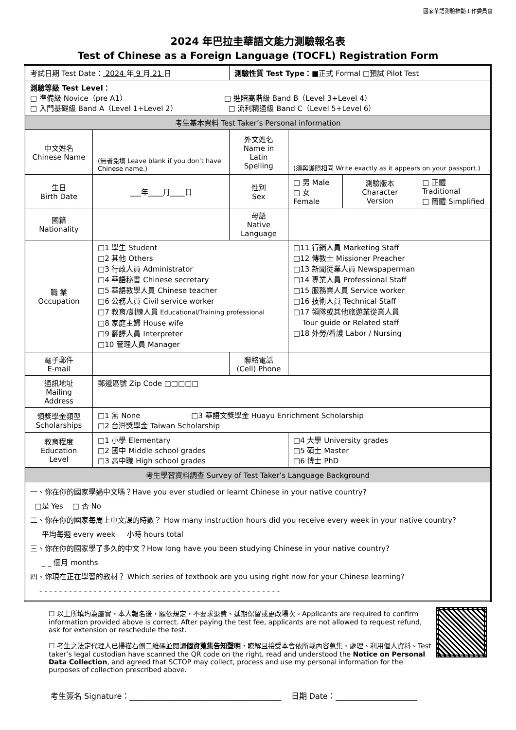國家華語測驗推動工作委員會
2024 年巴拉圭華語文能力測驗報名表
Test of Chinese as a Foreign Language (TOCFL) Registration Form
| 考試日期 Test Date： 2024 年 9 月 21 日 | | 測驗性質 Test Type： ■正式 Formal □預試 Pilot Test | | | |
| 測驗等級 Test Level： □ 準備級 Novice（pre A1） □ 進階高階級 Band B（Level 3+Level 4） □ 入門基礎級 Band A（Level 1+Level 2） □ 流利精通級 Band C（Level 5+Level 6） | | | | | |
| 考生基本資料 Test Taker’s Personal information | | | | | |
| 中文姓名 Chinese Name | (無者免填 Leave blank if you don’t have Chinese name.) | 外文姓名 Name in Latin Spelling | (須與護照相同 Write exactly as it appears on your passport.) | | |
| 生日 Birth Date | ___年____月____日 | 性別 Sex | □ 男 Male □ 女 Female | 測驗版本 Character Version | □ 正體 Traditional □ 簡體 Simplified |
| 國籍 Nationality | | 母語 Native Language | | | |
| 職 業 Occupation | □1 學生 Student □2 其他 Others □3 行政人員 Administrator □4 華語秘書 Chinese secretary □5 華語教學人員 Chinese teacher □6 公務人員 Civil service worker □7 教育/訓練人員 Educational/Training professional □8 家庭主婦 House wife □9 翻譯人員 Interpreter □10 管理人員 Manager | | □11 行銷人員 Marketing Staff □12 傳教士 Missioner Preacher □13 新聞從業人員 Newspaperman □14 專業人員 Professional Staff □15 服務業人員 Service worker □16 技術人員 Technical Staff □17 領隊或其他旅遊業從業人員 Tour guide or Related staff □18 外勞/看護 Labor / Nursing | | |
| 電子郵件 E-mail | | 聯絡電話 (Cell) Phone | | | |
| 通訊地址 Mailing Address | 郵遞區號 Zip Code □□□□□ | | | | |
| 領獎學金類型 Scholarships | □1 無 None □3 華語文獎學金 Huayu Enrichment Scholarship □2 台灣獎學金 Taiwan Scholarship | | | | |
| 教育程度 Education Level | □1 小學 Elementary □2 國中 Middle school grades □3 高中職 High school grades | | □4 大學 University grades □5 碩士 Master □6 博士 PhD | | |
| 考生學習資料調查 Survey of Test Taker’s Language Background | | | | | |
| 一、你在你的國家學過中文嗎？Have you ever studied or learnt Chinese in your native country? □是 Yes □ 否 No 二、你在你的國家每周上中文課的時數？ How many instruction hours did you receive every week in your native country? 平均每週 every week 小時 hours total 三、你在你的國家學了多久的中文？How long have you been studying Chinese in your native country? _ _ 個月 months 四、你現在正在學習的教材？ Which series of textbook are you using right now for your Chinese learning? - - - - - - - - - - - - - - - - - - - - - - - - - - - - - - - - - - - - - - - - - - - - - - - - - | | | | | |
☐ 以上所填均為屬實，本人報名後，願依規定，不要求退費、延期保留或更改場次。Applicants are required to confirm information provided above is correct. After paying the test fee, applicants are not allowed to request refund, ask for extension or reschedule the test.
☐ 考生之法定代理人已掃描右側二維碼並閱讀個資蒐集告知聲明，瞭解且接受本會依所載內容蒐集、處理、利用個人資料。Test taker’s legal custodian have scanned the QR code on the right, read and understood the Notice on Personal Data Collection, and agreed that SCTOP may collect, process and use my personal information for the purposes of collection prescribed above.
考生簽名 Signature：_______________________________________ 日期 Date：_____________________